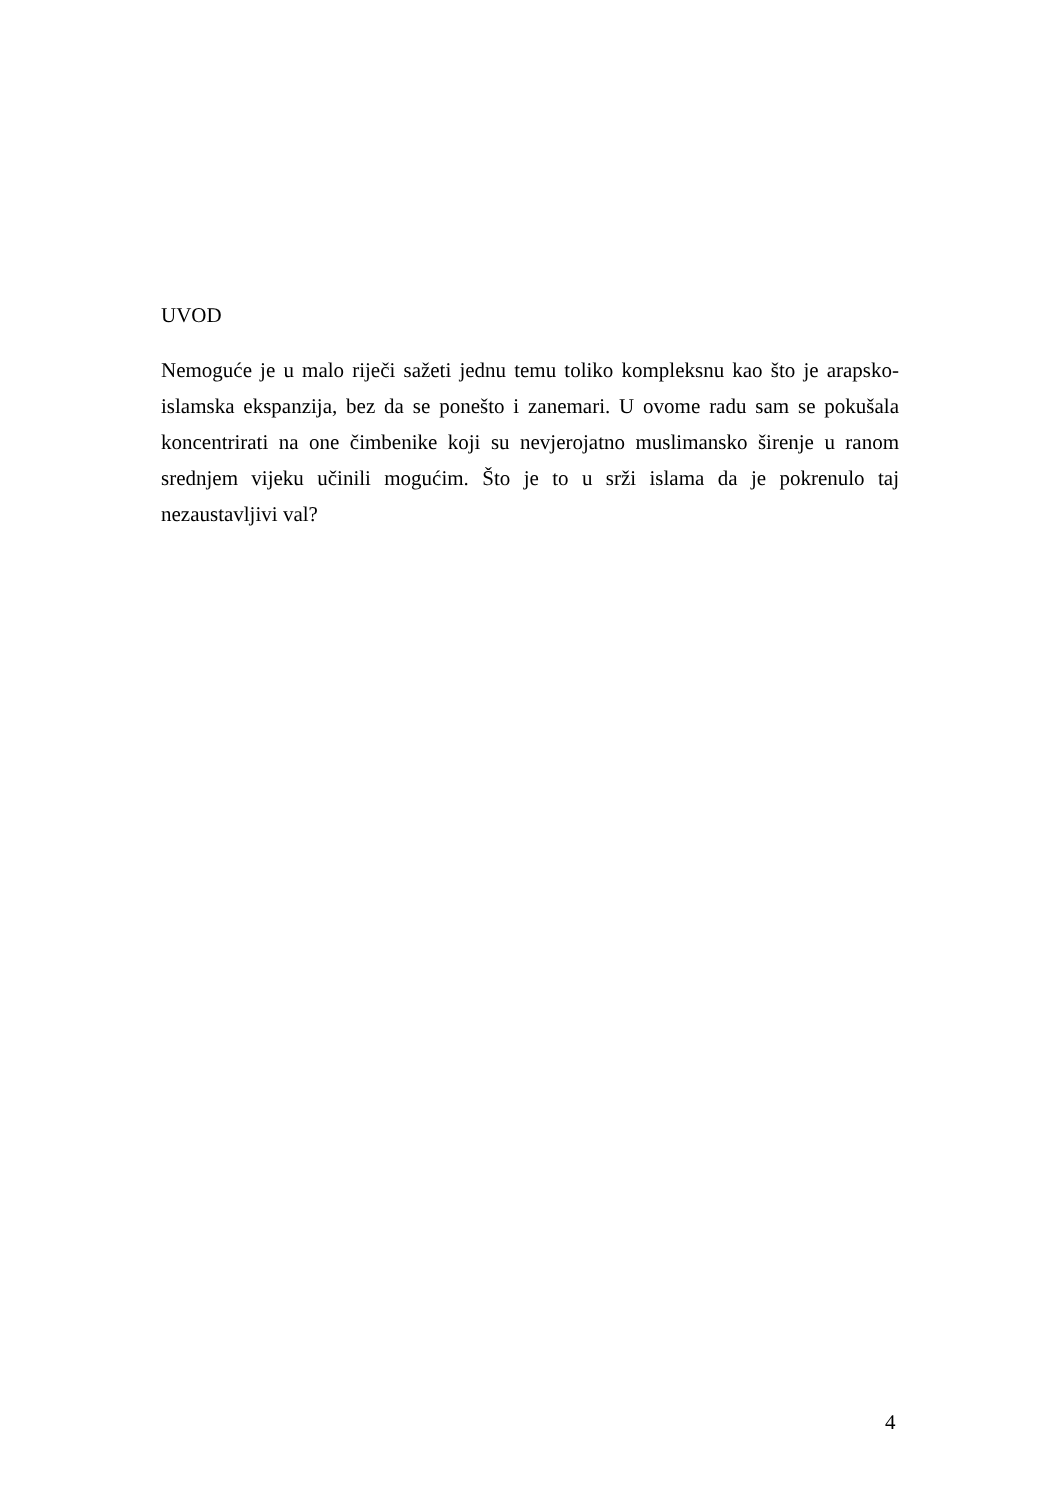UVOD
Nemoguće je u malo riječi sažeti jednu temu toliko kompleksnu kao što je arapsko-islamska ekspanzija, bez da se ponešto i zanemari. U ovome radu sam se pokušala koncentrirati na one čimbenike koji su nevjerojatno muslimansko širenje u ranom srednjem vijeku učinili mogućim. Što je to u srži islama da je pokrenulo taj nezaustavljivi val?
4